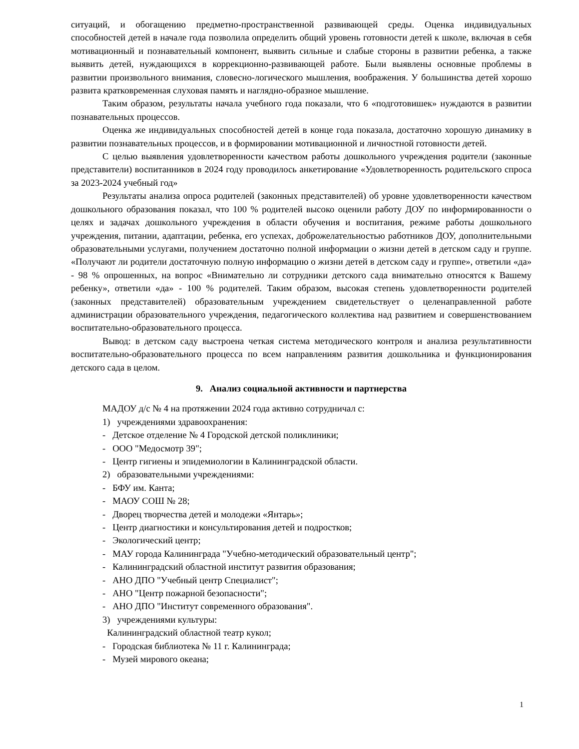ситуаций, и обогащению предметно-пространственной развивающей среды. Оценка индивидуальных способностей детей в начале года позволила определить общий уровень готовности детей к школе, включая в себя мотивационный и познавательный компонент, выявить сильные и слабые стороны в развитии ребенка, а также выявить детей, нуждающихся в коррекционно-развивающей работе. Были выявлены основные проблемы в развитии произвольного внимания, словесно-логического мышления, воображения. У большинства детей хорошо развита кратковременная слуховая память и наглядно-образное мышление.
Таким образом, результаты начала учебного года показали, что 6 «подготовишек» нуждаются в развитии познавательных процессов.
Оценка же индивидуальных способностей детей в конце года показала, достаточно хорошую динамику в развитии познавательных процессов, и в формировании мотивационной и личностной готовности детей.
С целью выявления удовлетворенности качеством работы дошкольного учреждения родители (законные представители) воспитанников в 2024 году проводилось анкетирование «Удовлетворенность родительского спроса за 2023-2024 учебный год»
Результаты анализа опроса родителей (законных представителей) об уровне удовлетворенности качеством дошкольного образования показал, что 100 % родителей высоко оценили работу ДОУ по информированности о целях и задачах дошкольного учреждения в области обучения и воспитания, режиме работы дошкольного учреждения, питании, адаптации, ребенка, его успехах, доброжелательностью работников ДОУ, дополнительными образовательными услугами, получением достаточно полной информации о жизни детей в детском саду и группе. «Получают ли родители достаточную полную информацию о жизни детей в детском саду и группе», ответили «да» - 98 % опрошенных, на вопрос «Внимательно ли сотрудники детского сада внимательно относятся к Вашему ребенку», ответили «да» - 100 % родителей. Таким образом, высокая степень удовлетворенности родителей (законных представителей) образовательным учреждением свидетельствует о целенаправленной работе администрации образовательного учреждения, педагогического коллектива над развитием и совершенствованием воспитательно-образовательного процесса.
Вывод: в детском саду выстроена четкая система методического контроля и анализа результативности воспитательно-образовательного процесса по всем направлениям развития дошкольника и функционирования детского сада в целом.
9. Анализ социальной активности и партнерства
МАДОУ д/с № 4 на протяжении 2024 года активно сотрудничал с:
1) учреждениями здравоохранения:
- Детское отделение № 4 Городской детской поликлиники;
- ООО "Медосмотр 39";
- Центр гигиены и эпидемиологии в Калининградской области.
2) образовательными учреждениями:
- БФУ им. Канта;
- МАОУ СОШ № 28;
- Дворец творчества детей и молодежи «Янтарь»;
- Центр диагностики и консультирования детей и подростков;
- Экологический центр;
- МАУ города Калининграда "Учебно-методический образовательный центр";
- Калининградский областной институт развития образования;
- АНО ДПО "Учебный центр Специалист";
- АНО "Центр пожарной безопасности";
- АНО ДПО "Институт современного образования".
3) учреждениями культуры:
Калининградский областной театр кукол;
- Городская библиотека № 11 г. Калининграда;
- Музей мирового океана;
1